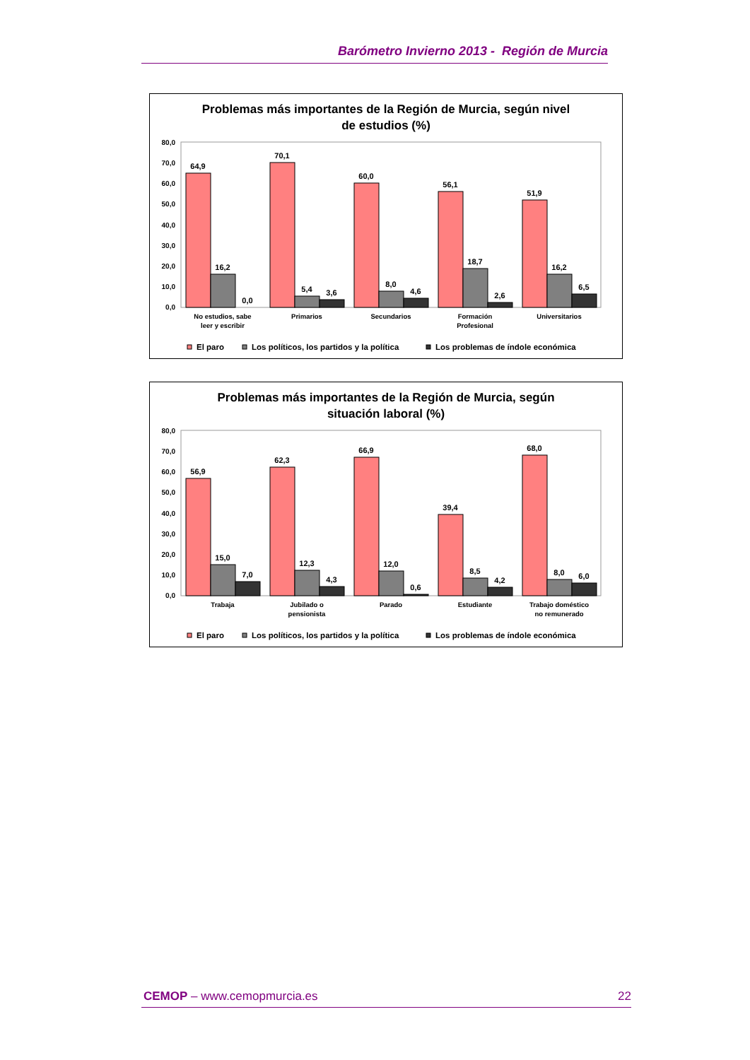Barómetro Invierno 2013 - Región de Murcia
Problemas más importantes de la Región de Murcia, según nivel
de estudios (%)
80,0
70,0
60,0
50,0
40,0
30,0
20,0
10,0
0,0
64,9
16,2
0,0
70,1
5,4
3,6
60,0
8,0
4,6
56,1
18,7
2,6
51,9
16,2
6,5
No estudios, sabe
leer y escribir
Primarios
Secundarios
Formación
Profesional
Universitarios
El paro
Los políticos, los partidos y la política
Los problemas de índole económica
Problemas más importantes de la Región de Murcia, según
situación laboral (%)
80,0
70,0
60,0
50,0
40,0
30,0
20,0
10,0
0,0
56,9
15,0
7,0
62,3
12,3
4,3
66,9
12,0
0,6
39,4
8,5
4,2
68,0
8,0
6,0
Trabaja
Jubilado o
pensionista
Parado
Estudiante
Trabajo doméstico
no remunerado
El paro
Los políticos, los partidos y la política
Los problemas de índole económica
CEMOP – www.cemopmurcia.es 22